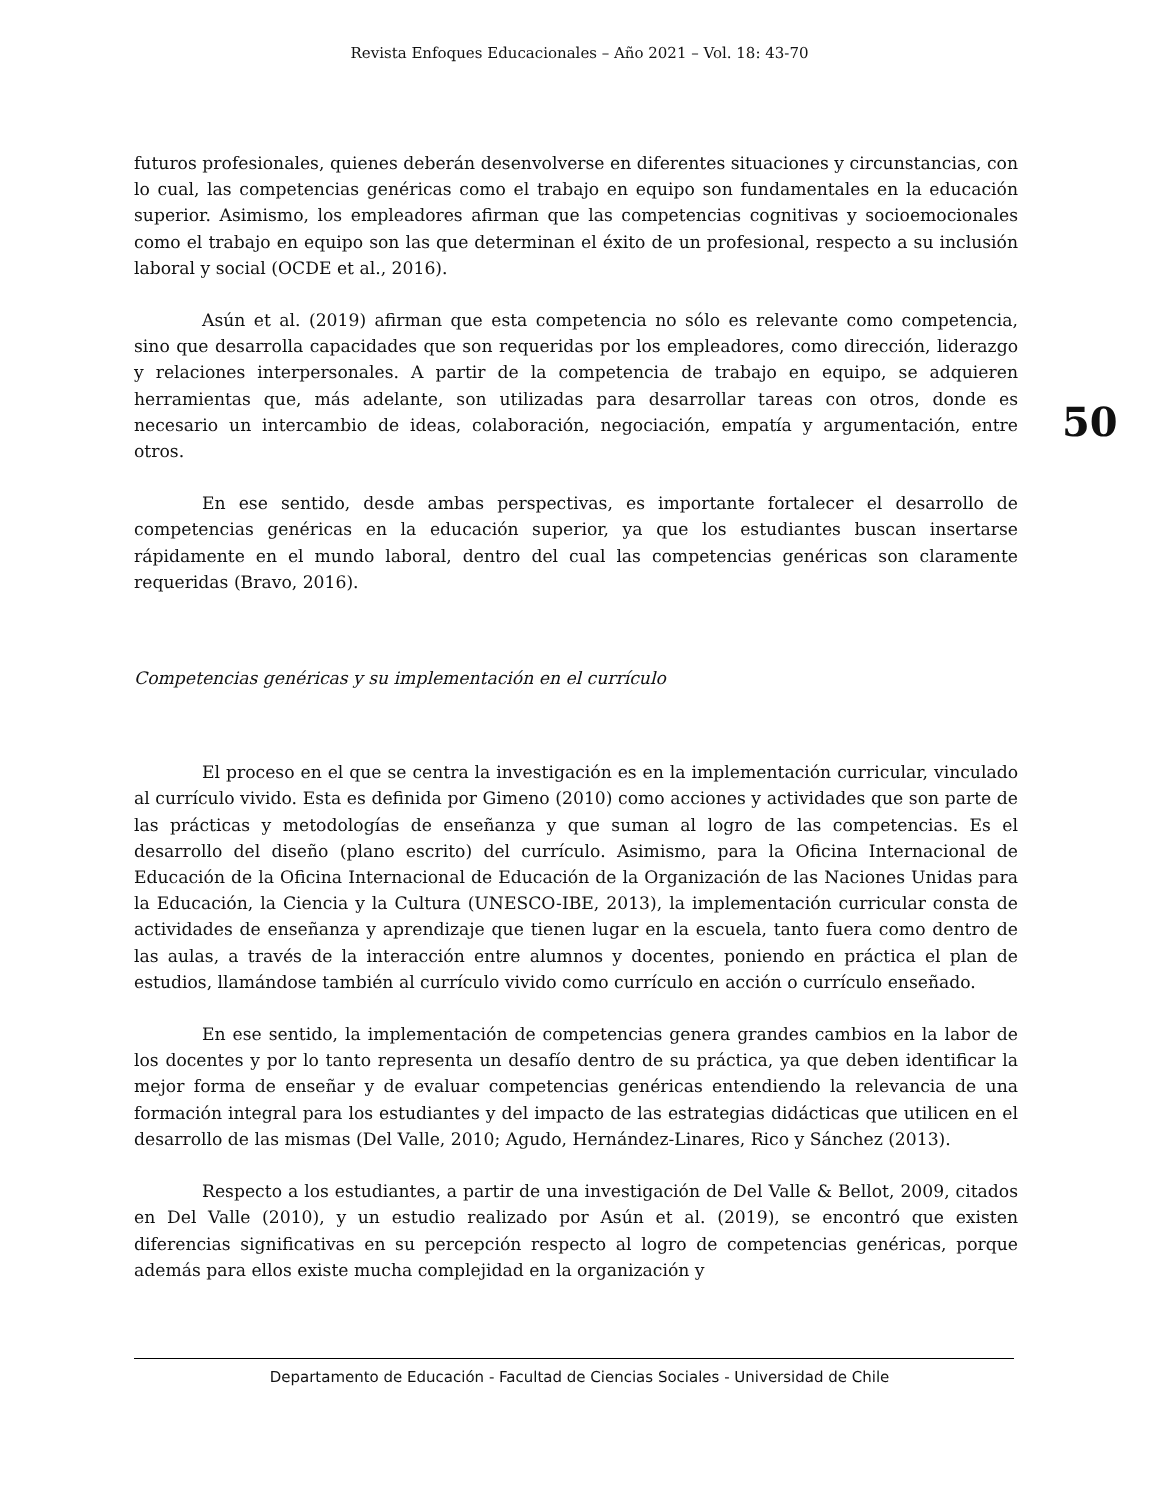Revista Enfoques Educacionales – Año 2021 – Vol. 18: 43-70
50
futuros profesionales, quienes deberán desenvolverse en diferentes situaciones y circunstancias, con lo cual, las competencias genéricas como el trabajo en equipo son fundamentales en la educación superior. Asimismo, los empleadores afirman que las competencias cognitivas y socioemocionales como el trabajo en equipo son las que determinan el éxito de un profesional, respecto a su inclusión laboral y social (OCDE et al., 2016).
Asún et al. (2019) afirman que esta competencia no sólo es relevante como competencia, sino que desarrolla capacidades que son requeridas por los empleadores, como dirección, liderazgo y relaciones interpersonales. A partir de la competencia de trabajo en equipo, se adquieren herramientas que, más adelante, son utilizadas para desarrollar tareas con otros, donde es necesario un intercambio de ideas, colaboración, negociación, empatía y argumentación, entre otros.
En ese sentido, desde ambas perspectivas, es importante fortalecer el desarrollo de competencias genéricas en la educación superior, ya que los estudiantes buscan insertarse rápidamente en el mundo laboral, dentro del cual las competencias genéricas son claramente requeridas (Bravo, 2016).
Competencias genéricas y su implementación en el currículo
El proceso en el que se centra la investigación es en la implementación curricular, vinculado al currículo vivido. Esta es definida por Gimeno (2010) como acciones y actividades que son parte de las prácticas y metodologías de enseñanza y que suman al logro de las competencias. Es el desarrollo del diseño (plano escrito) del currículo. Asimismo, para la Oficina Internacional de Educación de la Oficina Internacional de Educación de la Organización de las Naciones Unidas para la Educación, la Ciencia y la Cultura (UNESCO-IBE, 2013), la implementación curricular consta de actividades de enseñanza y aprendizaje que tienen lugar en la escuela, tanto fuera como dentro de las aulas, a través de la interacción entre alumnos y docentes, poniendo en práctica el plan de estudios, llamándose también al currículo vivido como currículo en acción o currículo enseñado.
En ese sentido, la implementación de competencias genera grandes cambios en la labor de los docentes y por lo tanto representa un desafío dentro de su práctica, ya que deben identificar la mejor forma de enseñar y de evaluar competencias genéricas entendiendo la relevancia de una formación integral para los estudiantes y del impacto de las estrategias didácticas que utilicen en el desarrollo de las mismas (Del Valle, 2010; Agudo, Hernández-Linares, Rico y Sánchez (2013).
Respecto a los estudiantes, a partir de una investigación de Del Valle & Bellot, 2009, citados en Del Valle (2010), y un estudio realizado por Asún et al. (2019), se encontró que existen diferencias significativas en su percepción respecto al logro de competencias genéricas, porque además para ellos existe mucha complejidad en la organización y
Departamento de Educación - Facultad de Ciencias Sociales - Universidad de Chile